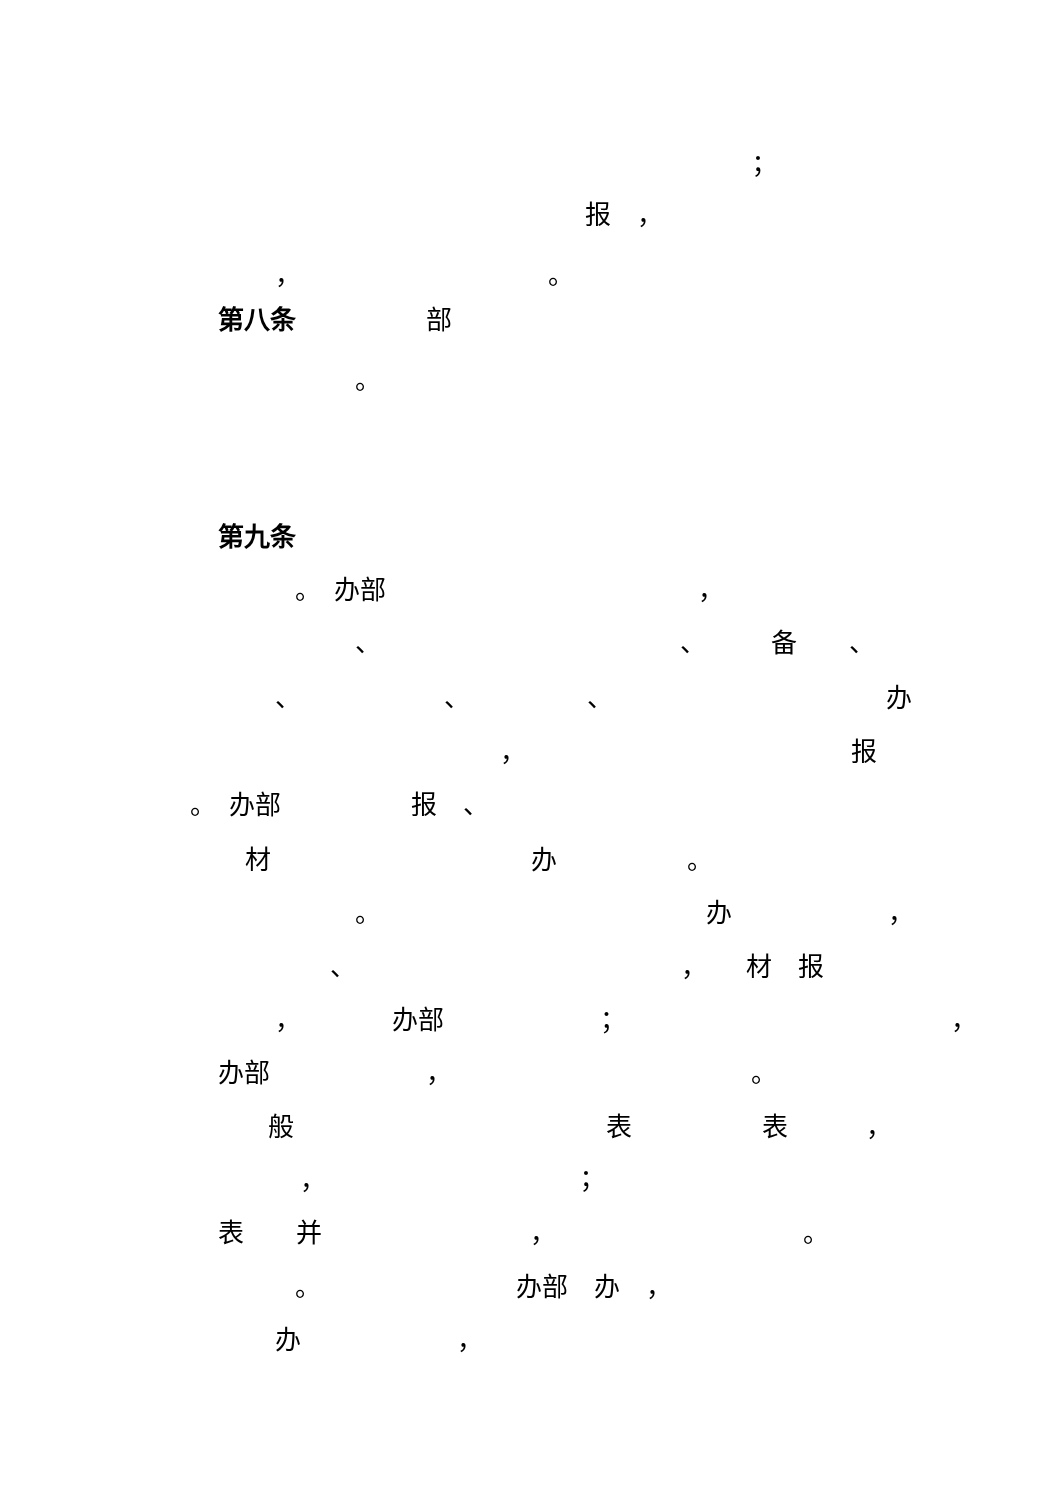；
报　，
，　　　　　　　　　　。
第八条　　　　　部
。
第九条
。　办部　　　　　　　　　　　　，
、　　　　　　　　　　　　、　　　备　　、
、　　　　　　、　　　　　、　　　　　　　　　　　办
，　　　　　　　　　　　　　报
。　办部　　　　　报　、
材　　　　　　　　　　办　　　　　。
。　　　　　　　　　　　　　办　　　　　　，
、　　　　　　　　　　　　　，　　材　报
，　　　　办部　　　　　　；　　　　　　　　　　　　　，
办部　　　　　　，　　　　　　　　　　　　。
般　　　　　　　　　　　　表　　　　　表　　　，
，　　　　　　　　　　；
表　　并　　　　　　　　，　　　　　　　　　　。
。　　　　　　　　办部　办　，
办　　　　　　，